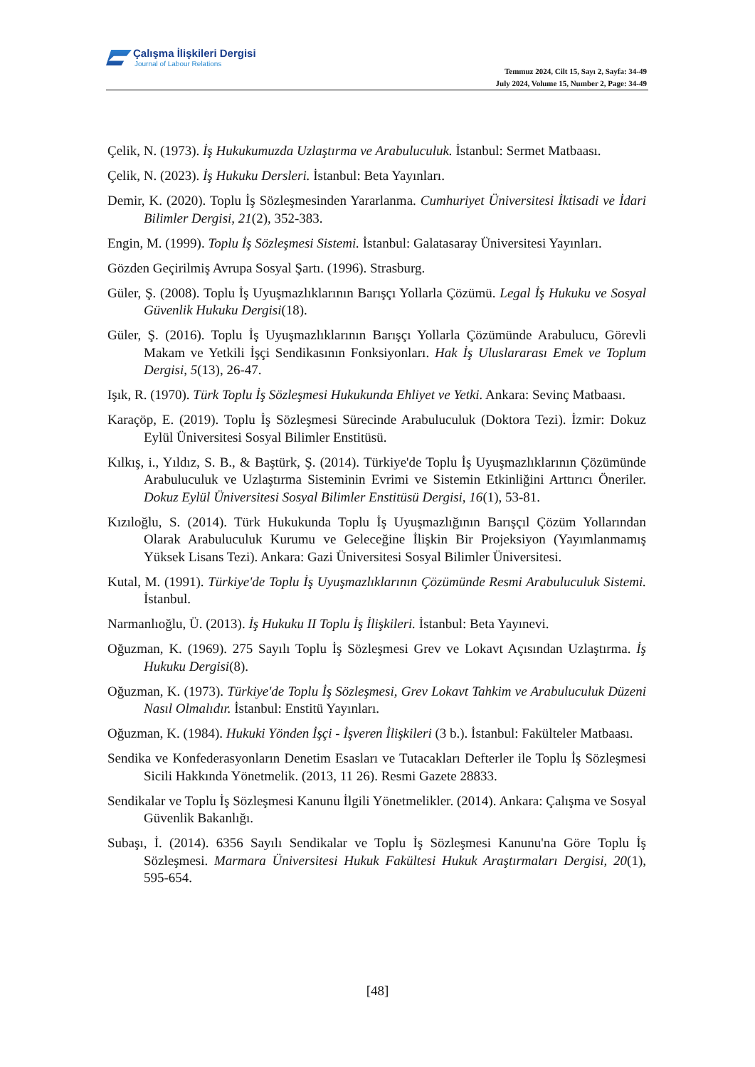Çalışma İlişkileri Dergisi
Journal of Labour Relations
Temmuz 2024, Cilt 15, Sayı 2, Sayfa: 34-49
July 2024, Volume 15, Number 2, Page: 34-49
Çelik, N. (1973). İş Hukukumuzda Uzlaştırma ve Arabuluculuk. İstanbul: Sermet Matbaası.
Çelik, N. (2023). İş Hukuku Dersleri. İstanbul: Beta Yayınları.
Demir, K. (2020). Toplu İş Sözleşmesinden Yararlanma. Cumhuriyet Üniversitesi İktisadi ve İdari Bilimler Dergisi, 21(2), 352-383.
Engin, M. (1999). Toplu İş Sözleşmesi Sistemi. İstanbul: Galatasaray Üniversitesi Yayınları.
Gözden Geçirilmiş Avrupa Sosyal Şartı. (1996). Strasburg.
Güler, Ş. (2008). Toplu İş Uyuşmazlıklarının Barışçı Yollarla Çözümü. Legal İş Hukuku ve Sosyal Güvenlik Hukuku Dergisi(18).
Güler, Ş. (2016). Toplu İş Uyuşmazlıklarının Barışçı Yollarla Çözümünde Arabulucu, Görevli Makam ve Yetkili İşçi Sendikasının Fonksiyonları. Hak İş Uluslararası Emek ve Toplum Dergisi, 5(13), 26-47.
Işık, R. (1970). Türk Toplu İş Sözleşmesi Hukukunda Ehliyet ve Yetki. Ankara: Sevinç Matbaası.
Karaçöp, E. (2019). Toplu İş Sözleşmesi Sürecinde Arabuluculuk (Doktora Tezi). İzmir: Dokuz Eylül Üniversitesi Sosyal Bilimler Enstitüsü.
Kılkış, i., Yıldız, S. B., & Baştürk, Ş. (2014). Türkiye'de Toplu İş Uyuşmazlıklarının Çözümünde Arabuluculuk ve Uzlaştırma Sisteminin Evrimi ve Sistemin Etkinliğini Arttırıcı Öneriler. Dokuz Eylül Üniversitesi Sosyal Bilimler Enstitüsü Dergisi, 16(1), 53-81.
Kızıloğlu, S. (2014). Türk Hukukunda Toplu İş Uyuşmazlığının Barışçıl Çözüm Yollarından Olarak Arabuluculuk Kurumu ve Geleceğine İlişkin Bir Projeksiyon (Yayımlanmamış Yüksek Lisans Tezi). Ankara: Gazi Üniversitesi Sosyal Bilimler Üniversitesi.
Kutal, M. (1991). Türkiye'de Toplu İş Uyuşmazlıklarının Çözümünde Resmi Arabuluculuk Sistemi. İstanbul.
Narmanlıoğlu, Ü. (2013). İş Hukuku II Toplu İş İlişkileri. İstanbul: Beta Yayınevi.
Oğuzman, K. (1969). 275 Sayılı Toplu İş Sözleşmesi Grev ve Lokavt Açısından Uzlaştırma. İş Hukuku Dergisi(8).
Oğuzman, K. (1973). Türkiye'de Toplu İş Sözleşmesi, Grev Lokavt Tahkim ve Arabuluculuk Düzeni Nasıl Olmalıdır. İstanbul: Enstitü Yayınları.
Oğuzman, K. (1984). Hukuki Yönden İşçi - İşveren İlişkileri (3 b.). İstanbul: Fakülteler Matbaası.
Sendika ve Konfederasyonların Denetim Esasları ve Tutacakları Defterler ile Toplu İş Sözleşmesi Sicili Hakkında Yönetmelik. (2013, 11 26). Resmi Gazete 28833.
Sendikalar ve Toplu İş Sözleşmesi Kanunu İlgili Yönetmelikler. (2014). Ankara: Çalışma ve Sosyal Güvenlik Bakanlığı.
Subaşı, İ. (2014). 6356 Sayılı Sendikalar ve Toplu İş Sözleşmesi Kanunu'na Göre Toplu İş Sözleşmesi. Marmara Üniversitesi Hukuk Fakültesi Hukuk Araştırmaları Dergisi, 20(1), 595-654.
[48]